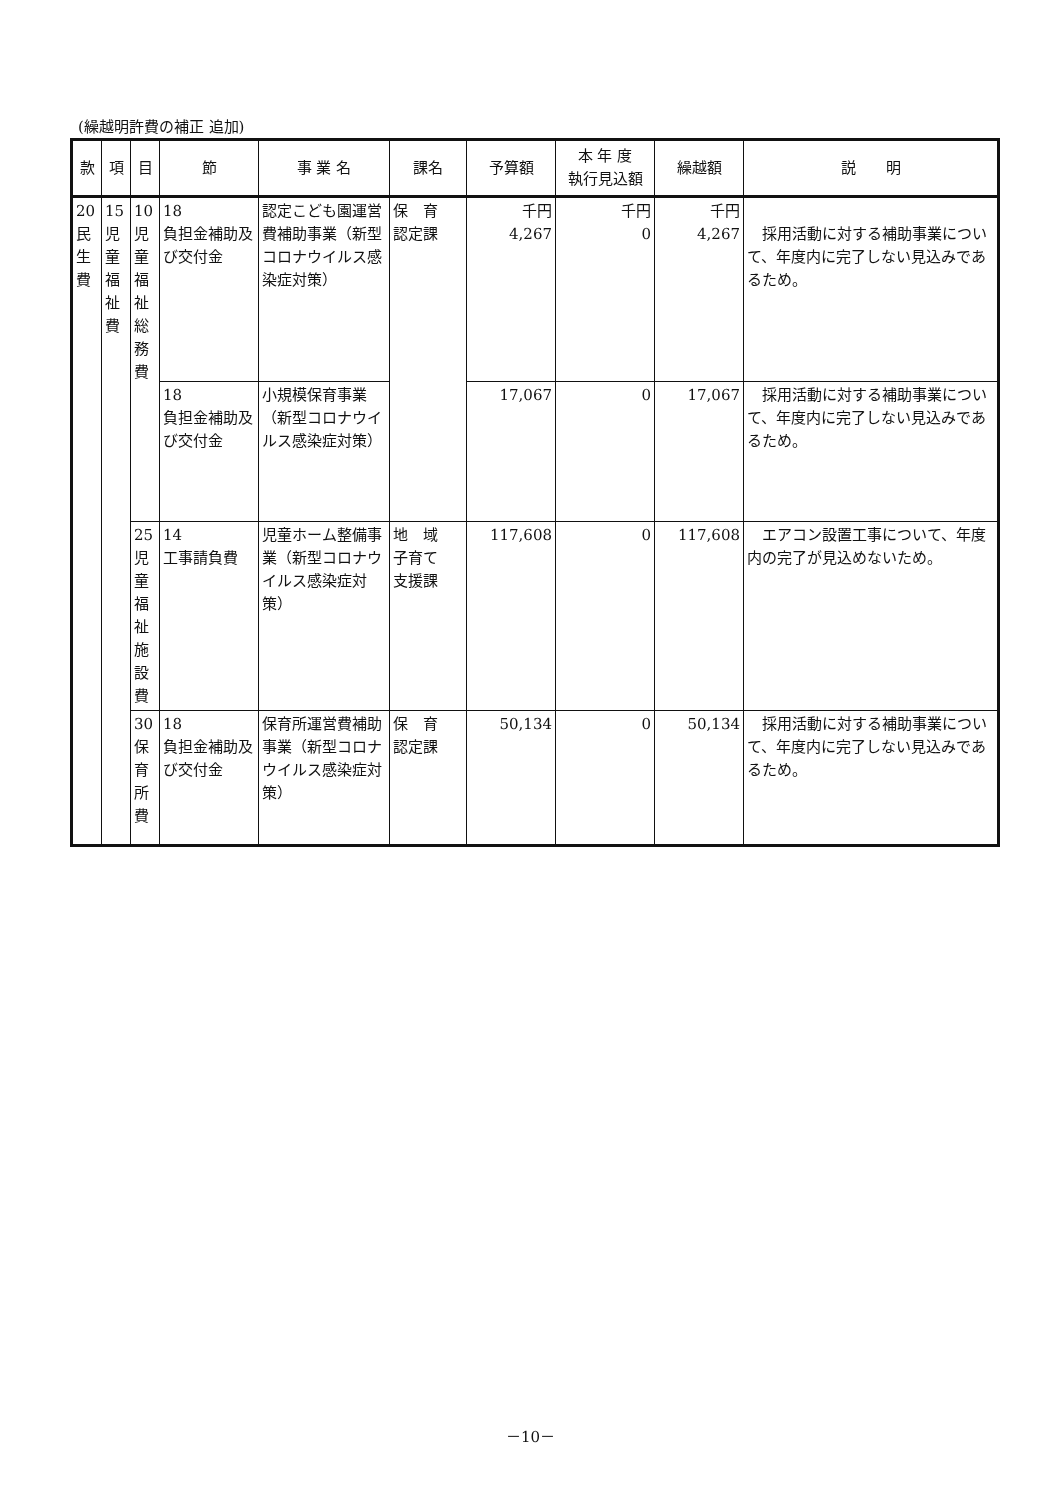(繰越明許費の補正 追加)
| 款 | 項 | 目 | 節 | 事 業 名 | 課名 | 予算額 | 本 年 度 執行見込額 | 繰越額 | 説 明 |
| --- | --- | --- | --- | --- | --- | --- | --- | --- | --- |
| 20 民 生 費 | 15 児 童 福 祉 費 | 10 児 童 福 祉 総 務 費 | 18 負担金補助及び交付金 | 認定こども園運営費補助事業（新型コロナウイルス感染症対策） | 保 育 認定課 | 千円 4,267 | 千円 0 | 千円 4,267 | 採用活動に対する補助事業について、年度内に完了しない見込みであるため。 |
| | | | 18 負担金補助及び交付金 | 小規模保育事業（新型コロナウイルス感染症対策） | | 17,067 | 0 | 17,067 | 採用活動に対する補助事業について、年度内に完了しない見込みであるため。 |
| | | 25 児 童 福 祉 施 設 費 | 14 工事請負費 | 児童ホーム整備事業（新型コロナウイルス感染症対策） | 地 域 子育て 支援課 | 117,608 | 0 | 117,608 | エアコン設置工事について、年度内の完了が見込めないため。 |
| | | 30 保 育 所 費 | 18 負担金補助及び交付金 | 保育所運営費補助事業（新型コロナウイルス感染症対策） | 保 育 認定課 | 50,134 | 0 | 50,134 | 採用活動に対する補助事業について、年度内に完了しない見込みであるため。 |
－10－